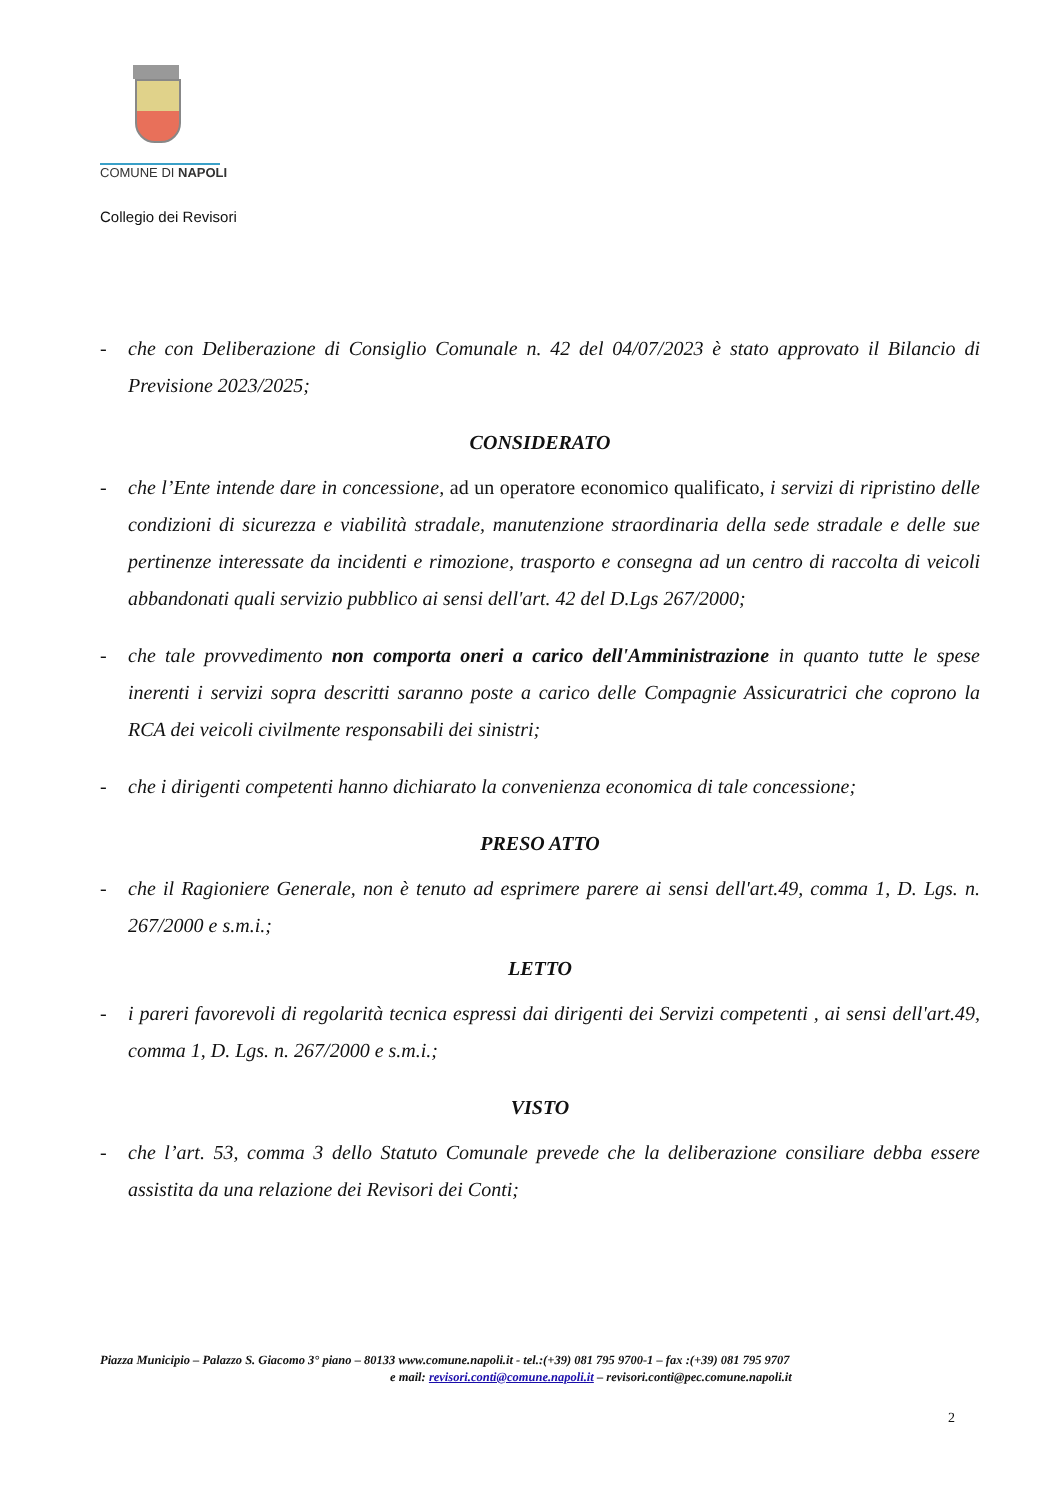COMUNE DI NAPOLI
Collegio dei Revisori
- che con Deliberazione di Consiglio Comunale n. 42 del 04/07/2023 è stato approvato il Bilancio di Previsione 2023/2025;
CONSIDERATO
- che l’Ente intende dare in concessione, ad un operatore economico qualificato, i servizi di ripristino delle condizioni di sicurezza e viabilità stradale, manutenzione straordinaria della sede stradale e delle sue pertinenze interessate da incidenti e rimozione, trasporto e consegna ad un centro di raccolta di veicoli abbandonati quali servizio pubblico ai sensi dell'art. 42 del D.Lgs 267/2000;
- che tale provvedimento non comporta oneri a carico dell'Amministrazione in quanto tutte le spese inerenti i servizi sopra descritti saranno poste a carico delle Compagnie Assicuratrici che coprono la RCA dei veicoli civilmente responsabili dei sinistri;
- che i dirigenti competenti hanno dichiarato la convenienza economica di tale concessione;
PRESO ATTO
- che il Ragioniere Generale, non è tenuto ad esprimere parere ai sensi dell'art.49, comma 1, D. Lgs. n. 267/2000 e s.m.i.;
LETTO
- i pareri favorevoli di regolarità tecnica espressi dai dirigenti dei Servizi competenti , ai sensi dell'art.49, comma 1, D. Lgs. n. 267/2000 e s.m.i.;
VISTO
- che l’art. 53, comma 3 dello Statuto Comunale prevede che la deliberazione consiliare debba essere assistita da una relazione dei Revisori dei Conti;
Piazza Municipio – Palazzo S. Giacomo 3° piano – 80133 www.comune.napoli.it - tel.:(+39) 081 795 9700-1 – fax :(+39) 081 795 9707
e mail: revisori.conti@comune.napoli.it – revisori.conti@pec.comune.napoli.it
2